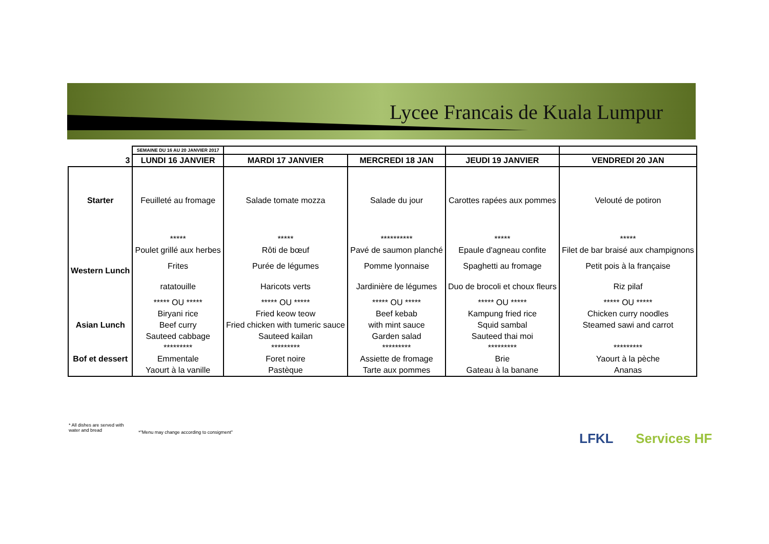Lycee Francais de Kuala Lumpur
| | SEMAINE DU 16 AU 20 JANVIER 2017 | | | | |
| 3 | LUNDI 16 JANVIER | MARDI 17 JANVIER | MERCREDI 18 JAN | JEUDI 19 JANVIER | VENDREDI 20 JAN |
| Starter | Feuilleté au fromage | Salade tomate mozza | Salade du jour | Carottes rapées aux pommes | Velouté de potiron |
| | ***** | ***** | ********** | ***** | ***** |
| Western Lunch | Poulet grillé aux herbes | Rôti de bœuf | Pavé de saumon planché | Epaule d'agneau confite | Filet de bar braisé aux champignons |
| | Frites | Purée de légumes | Pomme lyonnaise | Spaghetti au fromage | Petit pois à la française |
| | ratatouille | Haricots verts | Jardinière de légumes | Duo de brocoli et choux fleurs | Riz pilaf |
| | ***** OU ***** | ***** OU ***** | ***** OU ***** | ***** OU ***** | ***** OU ***** |
| Asian Lunch | Biryani rice | Fried keow teow | Beef kebab | Kampung fried rice | Chicken curry noodles |
| | Beef curry | Fried chicken with tumeric sauce | with mint sauce | Squid sambal | Steamed sawi and carrot |
| | Sauteed cabbage | Sauteed kailan | Garden salad | Sauteed thai moi | |
| Bof et dessert | ********* | ********* | ********* | ********* | ********* |
| | Emmentale | Foret noire | Assiette de fromage | Brie | Yaourt à la pèche |
| | Yaourt à la vanille | Pastèque | Tarte aux pommes | Gateau à la banane | Ananas |
* All dishes are served with water and bread
*"Menu may change according to consigment"
LFKL Services HF